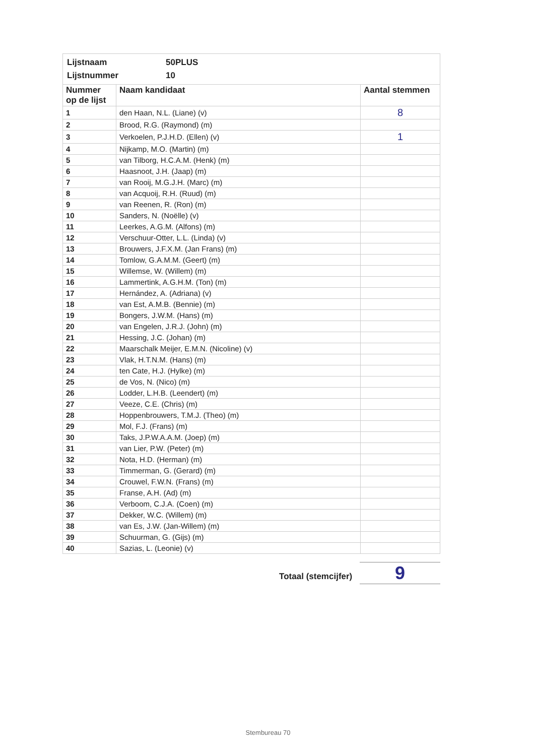| Lijstnaam | 50PLUS |
| Lijstnummer | 10 |
| Nummer op de lijst | Naam kandidaat | Aantal stemmen |
| --- | --- | --- |
| 1 | den Haan, N.L. (Liane) (v) | 8 |
| 2 | Brood, R.G. (Raymond) (m) | |
| 3 | Verkoelen, P.J.H.D. (Ellen) (v) | 1 |
| 4 | Nijkamp, M.O. (Martin) (m) | |
| 5 | van Tilborg, H.C.A.M. (Henk) (m) | |
| 6 | Haasnoot, J.H. (Jaap) (m) | |
| 7 | van Rooij, M.G.J.H. (Marc) (m) | |
| 8 | van Acquoij, R.H. (Ruud) (m) | |
| 9 | van Reenen, R. (Ron) (m) | |
| 10 | Sanders, N. (Noëlle) (v) | |
| 11 | Leerkes, A.G.M. (Alfons) (m) | |
| 12 | Verschuur-Otter, L.L. (Linda) (v) | |
| 13 | Brouwers, J.F.X.M. (Jan Frans) (m) | |
| 14 | Tomlow, G.A.M.M. (Geert) (m) | |
| 15 | Willemse, W. (Willem) (m) | |
| 16 | Lammertink, A.G.H.M. (Ton) (m) | |
| 17 | Hernández, A. (Adriana) (v) | |
| 18 | van Est, A.M.B. (Bennie) (m) | |
| 19 | Bongers, J.W.M. (Hans) (m) | |
| 20 | van Engelen, J.R.J. (John) (m) | |
| 21 | Hessing, J.C. (Johan) (m) | |
| 22 | Maarschalk Meijer, E.M.N. (Nicoline) (v) | |
| 23 | Vlak, H.T.N.M. (Hans) (m) | |
| 24 | ten Cate, H.J. (Hylke) (m) | |
| 25 | de Vos, N. (Nico) (m) | |
| 26 | Lodder, L.H.B. (Leendert) (m) | |
| 27 | Veeze, C.E. (Chris) (m) | |
| 28 | Hoppenbrouwers, T.M.J. (Theo) (m) | |
| 29 | Mol, F.J. (Frans) (m) | |
| 30 | Taks, J.P.W.A.A.M. (Joep) (m) | |
| 31 | van Lier, P.W. (Peter) (m) | |
| 32 | Nota, H.D. (Herman) (m) | |
| 33 | Timmerman, G. (Gerard) (m) | |
| 34 | Crouwel, F.W.N. (Frans) (m) | |
| 35 | Franse, A.H. (Ad) (m) | |
| 36 | Verboom, C.J.A. (Coen) (m) | |
| 37 | Dekker, W.C. (Willem) (m) | |
| 38 | van Es, J.W. (Jan-Willem) (m) | |
| 39 | Schuurman, G. (Gijs) (m) | |
| 40 | Sazias, L. (Leonie) (v) | |
Totaal (stemcijfer) 9
Stembureau 70